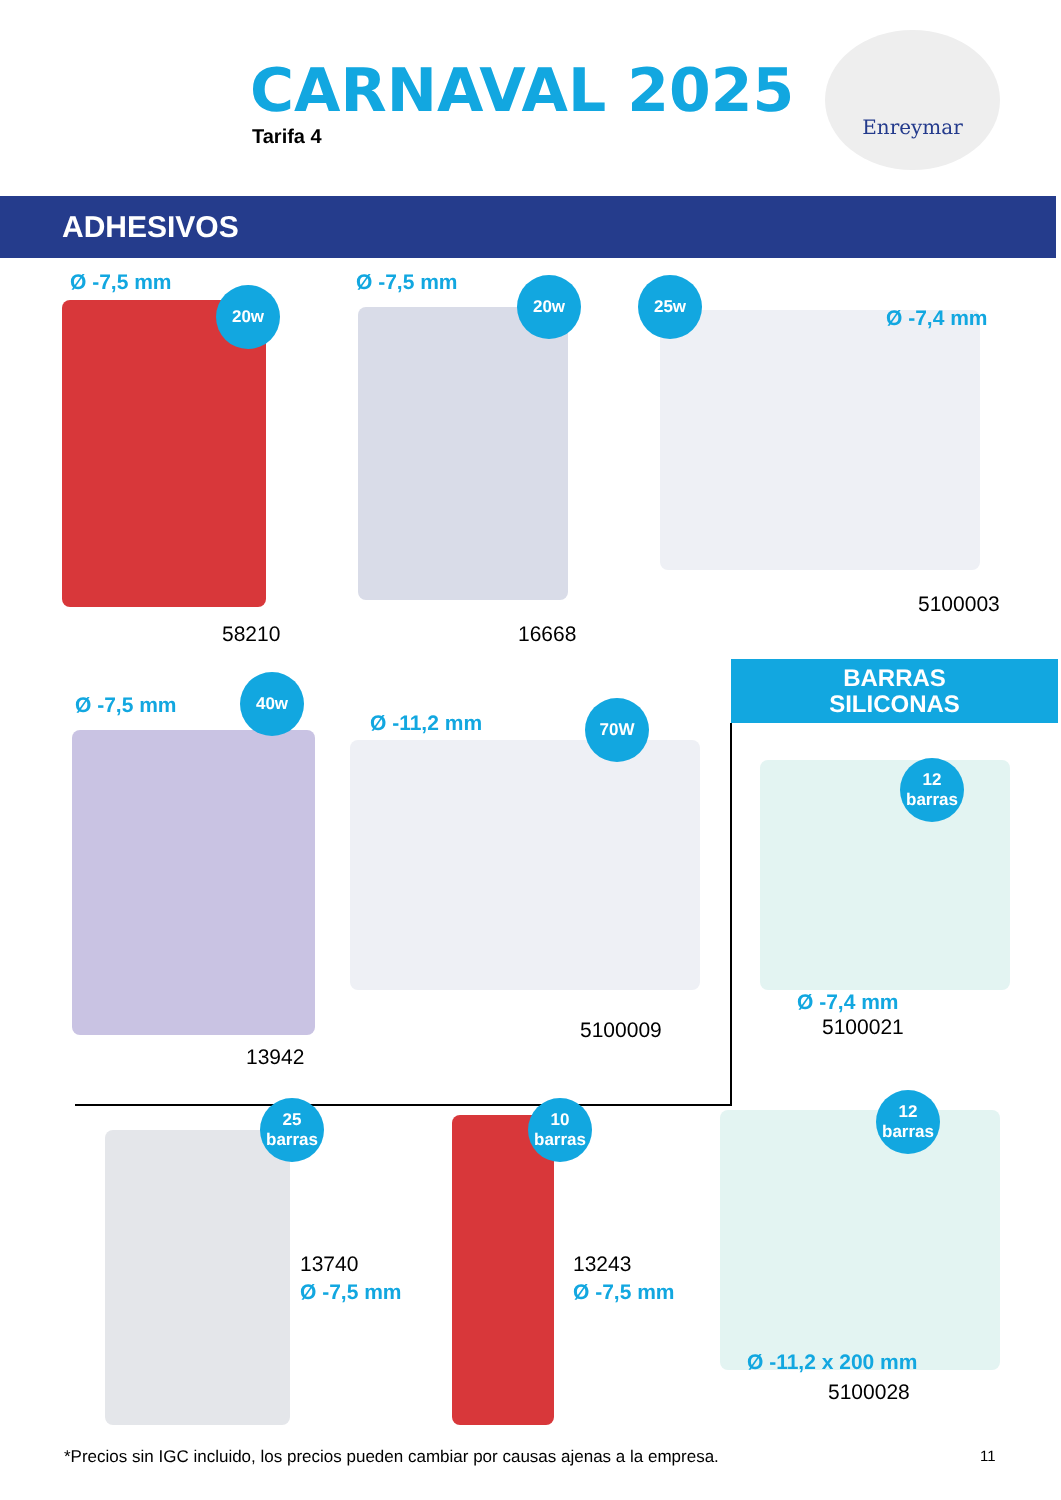CARNAVAL 2025
Tarifa 4
Enreymar
ADHESIVOS
Ø -7,5 mm
20w
58210
Ø -7,5 mm 20w
16668
25w
Ø -7,4 mm
5100003
Ø -7,5 mm
40w
13942
Ø -11,2 mm
70W
5100009
BARRAS
SILICONAS
12
barras
Ø -7,4 mm
5100021
25
barras
13740
Ø -7,5 mm
10
barras
13243
Ø -7,5 mm
12
barras
Ø -11,2 x 200 mm
5100028
*Precios sin IGC incluido, los precios pueden cambiar por causas ajenas a la empresa.
11